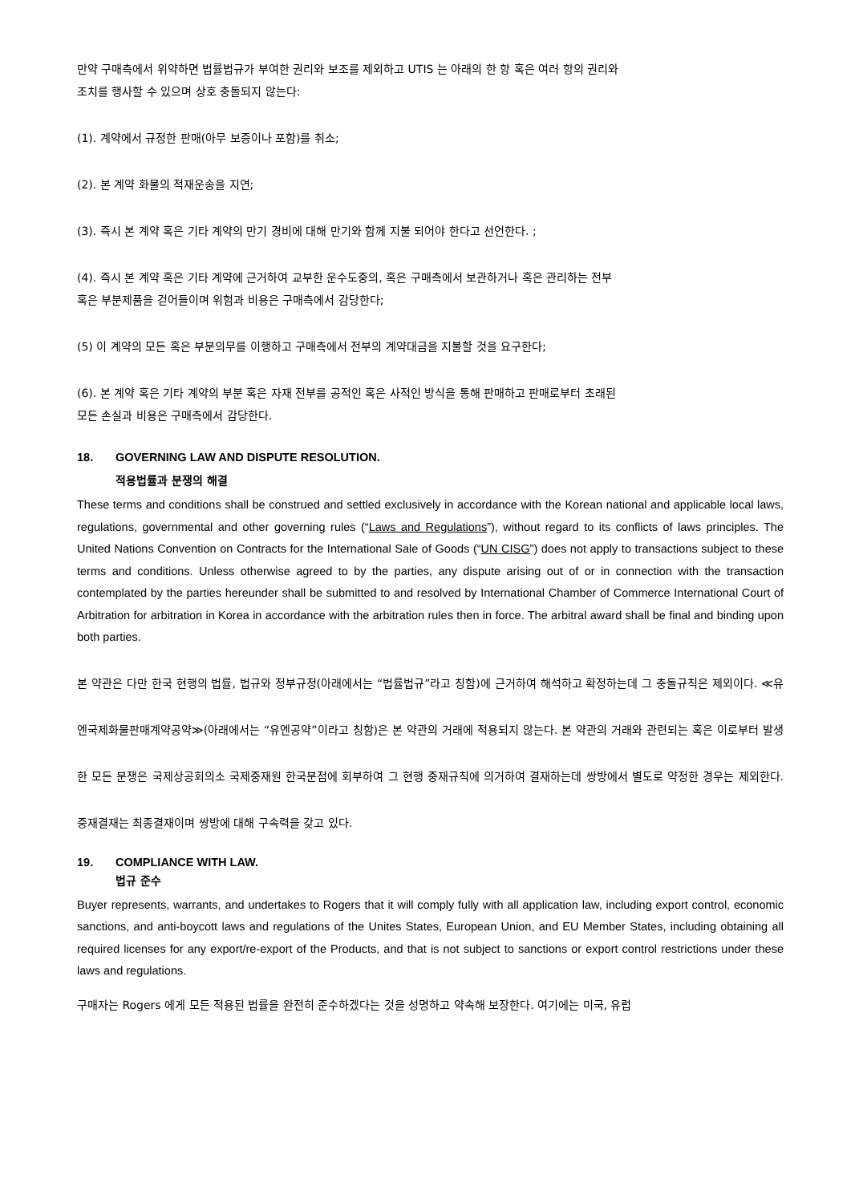만약 구매측에서 위약하면 법률법규가 부여한 권리와 보조를 제외하고 UTIS 는 아래의 한 항 혹은 여러 항의 권리와
조치를 행사할 수 있으며 상호 충돌되지 않는다:
(1). 계약에서 규정한 판매(아무 보증이나 포함)를 취소;
(2). 본 계약 화물의 적재운송을 지연;
(3). 즉시 본 계약 혹은 기타 계약의 만기 경비에 대해 만기와 함께 지불 되어야 한다고 선언한다. ;
(4). 즉시 본 계약 혹은 기타 계약에 근거하여 교부한 운수도중의, 혹은 구매측에서 보관하거나 혹은 관리하는 전부
혹은 부분제품을 걷어들이며 위험과 비용은 구매측에서 감당한다;
(5) 이 계약의 모든 혹은 부분의무를 이행하고 구매측에서 전부의 계약대금을 지불할 것을 요구한다;
(6). 본 계약 혹은 기타 계약의 부분 혹은 자재 전부를 공적인 혹은 사적인 방식을 통해 판매하고 판매로부터 초래된
모든 손실과 비용은 구매측에서 감당한다.
18. GOVERNING LAW AND DISPUTE RESOLUTION.
적용법률과 분쟁의 해결
These terms and conditions shall be construed and settled exclusively in accordance with the Korean national and applicable local laws, regulations, governmental and other governing rules (“Laws and Regulations”), without regard to its conflicts of laws principles. The United Nations Convention on Contracts for the International Sale of Goods (“UN CISG”) does not apply to transactions subject to these terms and conditions. Unless otherwise agreed to by the parties, any dispute arising out of or in connection with the transaction contemplated by the parties hereunder shall be submitted to and resolved by International Chamber of Commerce International Court of Arbitration for arbitration in Korea in accordance with the arbitration rules then in force. The arbitral award shall be final and binding upon both parties.
본 약관은 다만 한국 현행의 법률, 법규와 정부규정(아래에서는 “법률법규”라고 칭함)에 근거하여 해석하고 확정하는데 그 충돌규칙은 제외이다. ≪유엔국제화물판매계약공약≫(아래에서는 “유엔공약”이라고 칭함)은 본 약관의 거래에 적용되지 않는다. 본 약관의 거래와 관련되는 혹은 이로부터 발생한 모든 분쟁은 국제상공회의소 국제중재원 한국분점에 회부하여 그 현행 중재규칙에 의거하여 결재하는데 쌍방에서 별도로 약정한 경우는 제외한다. 중재결재는 최종결재이며 쌍방에 대해 구속력을 갖고 있다.
19. COMPLIANCE WITH LAW.
법규 준수
Buyer represents, warrants, and undertakes to Rogers that it will comply fully with all application law, including export control, economic sanctions, and anti-boycott laws and regulations of the Unites States, European Union, and EU Member States, including obtaining all required licenses for any export/re-export of the Products, and that is not subject to sanctions or export control restrictions under these laws and regulations.
구매자는 Rogers 에게 모든 적용된 법률을 완전히 준수하겠다는 것을 성명하고 약속해 보장한다. 여기에는 미국, 유럽